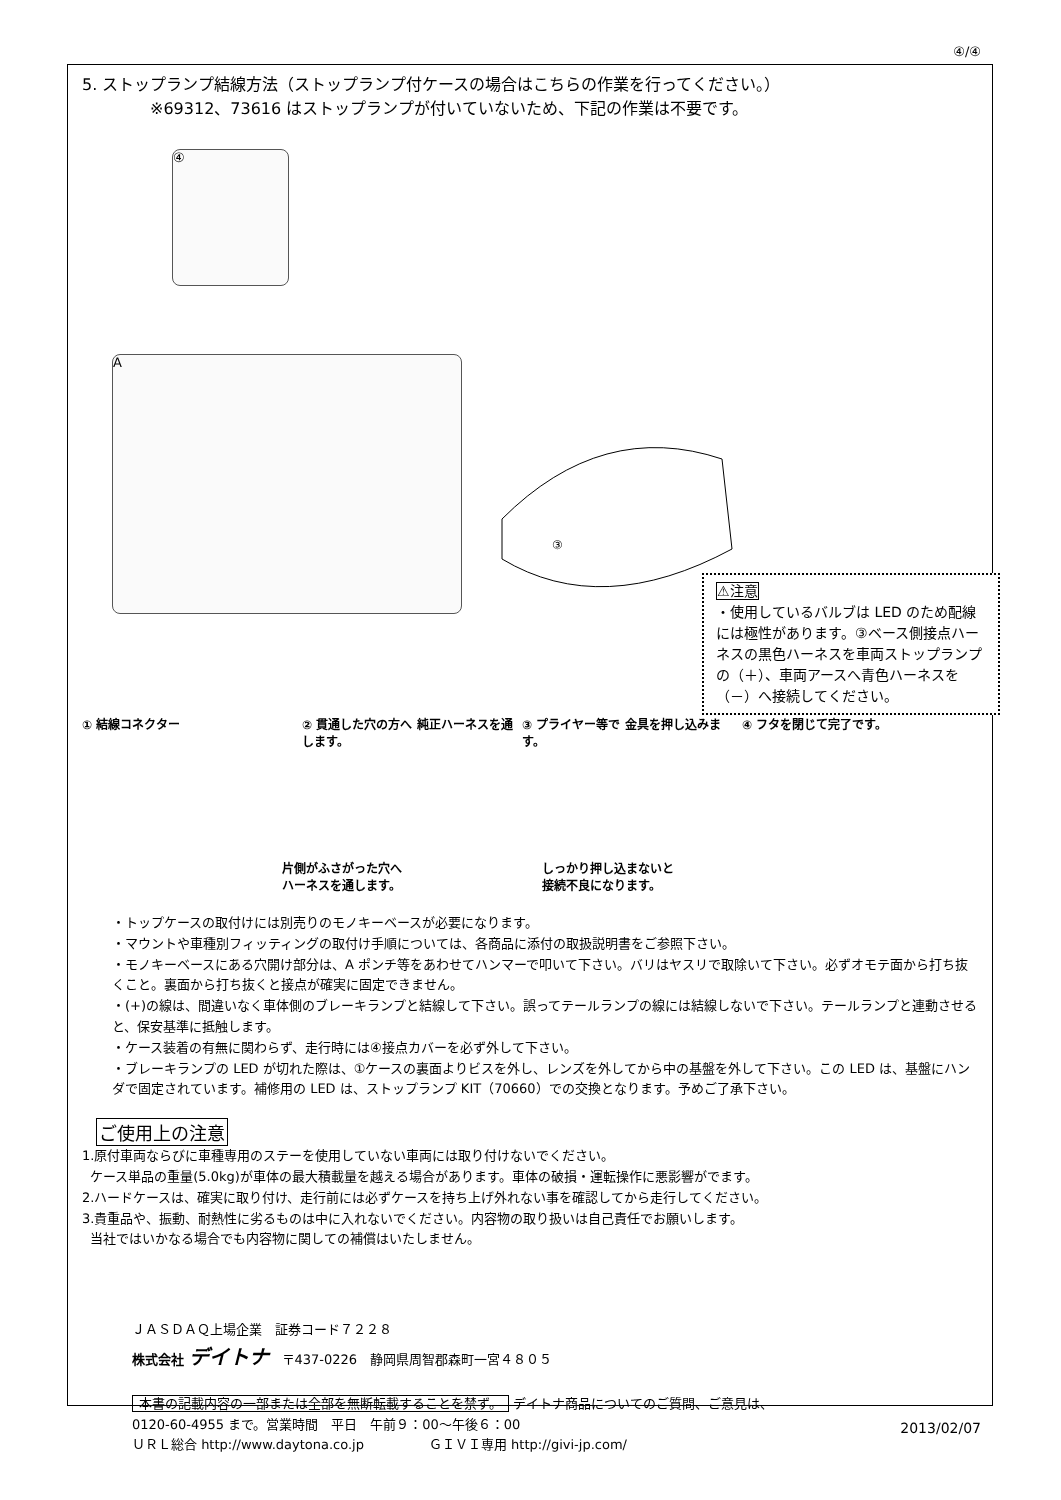④/④
5. ストップランプ結線方法（ストップランプ付ケースの場合はこちらの作業を行ってください。）
※69312、73616 はストップランプが付いていないため、下記の作業は不要です。
④
A
③
⚠注意
・使用しているバルブは LED のため配線には極性があります。③ベース側接点ハーネスの黒色ハーネスを車両ストップランプの（＋）、車両アースへ青色ハーネスを（－）へ接続してください。
① 結線コネクター ② 貫通した穴の方へ 純正ハーネスを通します。
③ プライヤー等で 金具を押し込みます。
④ フタを閉じて完了です。
片側がふさがった穴へ
ハーネスを通します。
しっかり押し込まないと
接続不良になります。
・トップケースの取付けには別売りのモノキーベースが必要になります。
・マウントや車種別フィッティングの取付け手順については、各商品に添付の取扱説明書をご参照下さい。
・モノキーベースにある穴開け部分は、A ポンチ等をあわせてハンマーで叩いて下さい。バリはヤスリで取除いて下さい。必ずオモテ面から打ち抜くこと。裏面から打ち抜くと接点が確実に固定できません。
・(+)の線は、間違いなく車体側のブレーキランプと結線して下さい。誤ってテールランプの線には結線しないで下さい。テールランプと連動させると、保安基準に抵触します。
・ケース装着の有無に関わらず、走行時には④接点カバーを必ず外して下さい。
・ブレーキランプの LED が切れた際は、①ケースの裏面よりビスを外し、レンズを外してから中の基盤を外して下さい。この LED は、基盤にハンダで固定されています。補修用の LED は、ストップランプ KIT（70660）での交換となります。予めご了承下さい。
ご使用上の注意
1.原付車両ならびに車種専用のステーを使用していない車両には取り付けないでください。
ケース単品の重量(5.0kg)が車体の最大積載量を越える場合があります。車体の破損・運転操作に悪影響がでます。
2.ハードケースは、確実に取り付け、走行前には必ずケースを持ち上げ外れない事を確認してから走行してください。
3.貴重品や、振動、耐熱性に劣るものは中に入れないでください。内容物の取り扱いは自己責任でお願いします。
当社ではいかなる場合でも内容物に関しての補償はいたしません。
ＪＡＳＤＡＱ上場企業　証券コード７２２８
株式会社 デイトナ　〒437-0226　静岡県周智郡森町一宮４８０５
本書の記載内容の一部または全部を無断転載することを禁ず。 デイトナ商品についてのご質問、ご意見は、
0120-60-4955 まで。営業時間　平日　午前９：00～午後６：00
ＵＲＬ総合 http://www.daytona.co.jp　　　　　ＧＩＶＩ専用 http://givi-jp.com/
2013/02/07